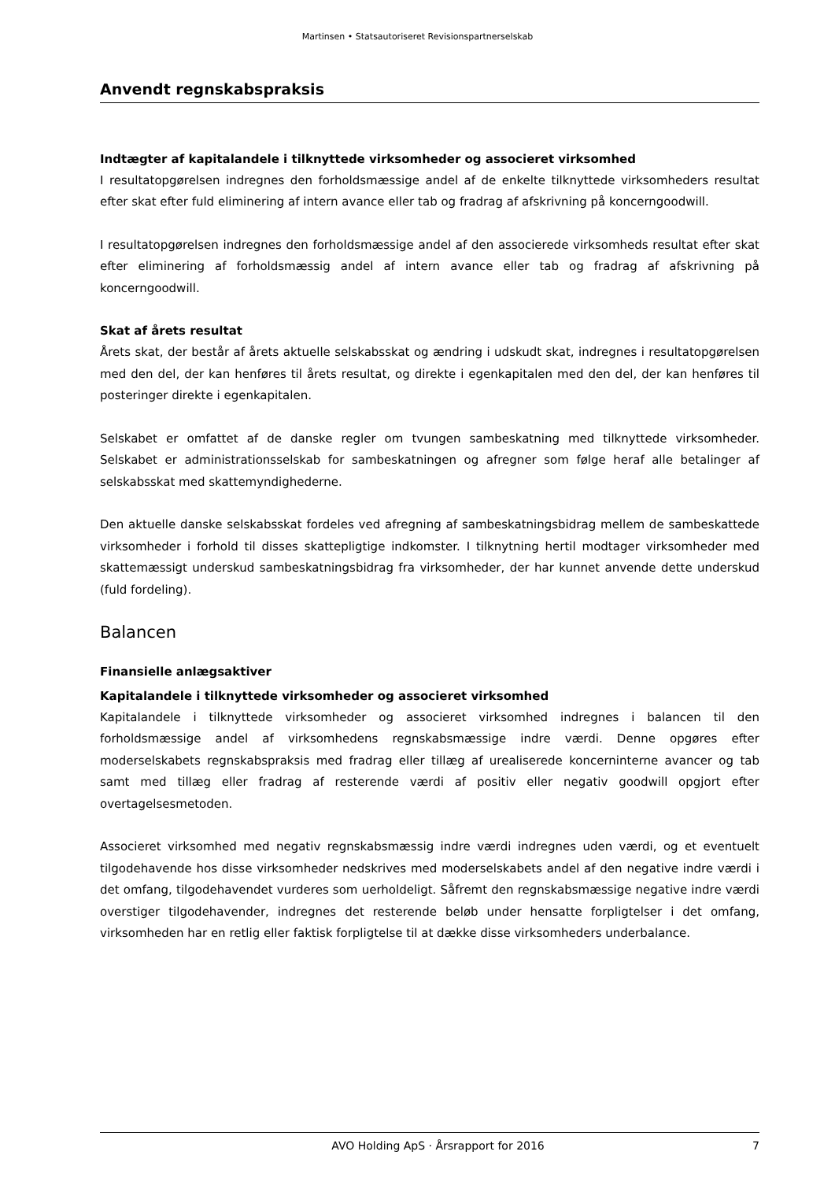Martinsen • Statsautoriseret Revisionspartnerselskab
Anvendt regnskabspraksis
Indtægter af kapitalandele i tilknyttede virksomheder og associeret virksomhed
I resultatopgørelsen indregnes den forholdsmæssige andel af de enkelte tilknyttede virksomheders resultat efter skat efter fuld eliminering af intern avance eller tab og fradrag af afskrivning på koncerngoodwill.
I resultatopgørelsen indregnes den forholdsmæssige andel af den associerede virksomheds resultat efter skat efter eliminering af forholdsmæssig andel af intern avance eller tab og fradrag af afskrivning på koncerngoodwill.
Skat af årets resultat
Årets skat, der består af årets aktuelle selskabsskat og ændring i udskudt skat, indregnes i resultatopgørelsen med den del, der kan henføres til årets resultat, og direkte i egenkapitalen med den del, der kan henføres til posteringer direkte i egenkapitalen.
Selskabet er omfattet af de danske regler om tvungen sambeskatning med tilknyttede virksomheder. Selskabet er administrationsselskab for sambeskatningen og afregner som følge heraf alle betalinger af selskabsskat med skattemyndighederne.
Den aktuelle danske selskabsskat fordeles ved afregning af sambeskatningsbidrag mellem de sambeskattede virksomheder i forhold til disses skattepligtige indkomster. I tilknytning hertil modtager virksomheder med skattemæssigt underskud sambeskatningsbidrag fra virksomheder, der har kunnet anvende dette underskud (fuld fordeling).
Balancen
Finansielle anlægsaktiver
Kapitalandele i tilknyttede virksomheder og associeret virksomhed
Kapitalandele i tilknyttede virksomheder og associeret virksomhed indregnes i balancen til den forholdsmæssige andel af virksomhedens regnskabsmæssige indre værdi. Denne opgøres efter moderselskabets regnskabspraksis med fradrag eller tillæg af urealiserede koncerninterne avancer og tab samt med tillæg eller fradrag af resterende værdi af positiv eller negativ goodwill opgjort efter overtagelsesmetoden.
Associeret virksomhed med negativ regnskabsmæssig indre værdi indregnes uden værdi, og et eventuelt tilgodehavende hos disse virksomheder nedskrives med moderselskabets andel af den negative indre værdi i det omfang, tilgodehavendet vurderes som uerholdeligt. Såfremt den regnskabsmæssige negative indre værdi overstiger tilgodehavender, indregnes det resterende beløb under hensatte forpligtelser i det omfang, virksomheden har en retlig eller faktisk forpligtelse til at dække disse virksomheders underbalance.
AVO Holding ApS · Årsrapport for 2016 7